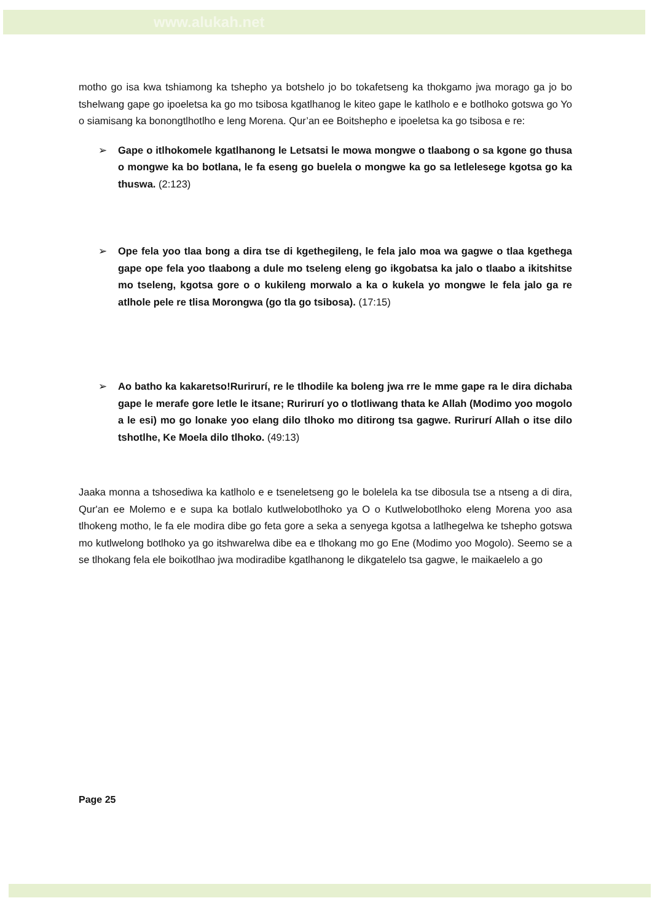www.alukah.net
motho go isa kwa tshiamong ka tshepho ya botshelo jo bo tokafetseng ka thokgamo jwa morago ga jo bo tshelwang gape go ipoeletsa ka go mo tsibosa kgatlhanog le kiteo gape le katlholo e e botlhoko gotswa go Yo o siamisang ka bonongtlhotlho e leng Morena. Qur’an ee Boitshepho e ipoeletsa ka go tsibosa e re:
➢ Gape o itlhokomele kgatlhanong le Letsatsi le mowa mongwe o tlaabong o sa kgone go thusa o mongwe ka bo botlana, le fa eseng go buelela o mongwe ka go sa letlelesege kgotsa go ka thuswa. (2:123)
➢ Ope fela yoo tlaa bong a dira tse di kgethegileng, le fela jalo moa wa gagwe o tlaa kgethega gape ope fela yoo tlaabong a dule mo tseleng eleng go ikgobatsa ka jalo o tlaabo a ikitshitse mo tseleng, kgotsa gore o o kukileng morwalo a ka o kukela yo mongwe le fela jalo ga re atlhole pele re tlisa Morongwa (go tla go tsibosa). (17:15)
➢ Ao batho ka kakaretso!Rurirurí, re le tlhodile ka boleng jwa rre le mme gape ra le dira dichaba gape le merafe gore letle le itsane; Rurirurí yo o tlotliwang thata ke Allah (Modimo yoo mogolo a le esi) mo go lonake yoo elang dilo tlhoko mo ditirong tsa gagwe. Rurirurí Allah o itse dilo tshotlhe, Ke Moela dilo tlhoko. (49:13)
Jaaka monna a tshosediwa ka katlholo e e tseneletseng go le bolelela ka tse dibosula tse a ntseng a di dira, Qur'an ee Molemo e e supa ka botlalo kutlwelobotlhoko ya O o Kutlwelobotlhoko eleng Morena yoo asa tlhokeng motho, le fa ele modira dibe go feta gore a seka a senyega kgotsa a latlhegelwa ke tshepho gotswa mo kutlwelong botlhoko ya go itshwarelwa dibe ea e tlhokang mo go Ene (Modimo yoo Mogolo). Seemo se a se tlhokang fela ele boikotlhao jwa modiradibe kgatlhanong le dikgatelelo tsa gagwe, le maikaelelo a go
Page 25